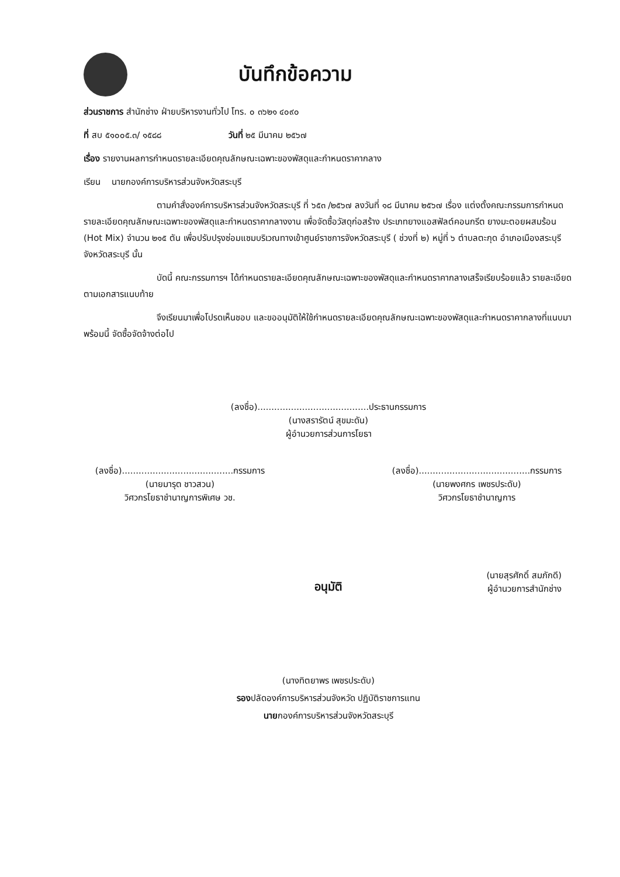บันทึกข้อความ
ส่วนราชการ สำนักช่าง ฝ่ายบริหารงานทั่วไป โทร. ๐ ๓๖๒๑ ๔๐๙๐
ที่ สบ ๕๑๐๐๕.๓/ ๑๕๘๘ วันที่ ๒๕ มีนาคม ๒๕๖๗
เรื่อง รายงานผลการกำหนดรายละเอียดคุณลักษณะเฉพาะของพัสดุและกำหนดราคากลาง
เรียน นายกองค์การบริหารส่วนจังหวัดสระบุรี
ตามคำสั่งองค์การบริหารส่วนจังหวัดสระบุรี ที่ ๖๕๓ /๒๕๖๗ ลงวันที่ ๑๘ มีนาคม ๒๕๖๗ เรื่อง แต่งตั้งคณะกรรมการกำหนดรายละเอียดคุณลักษณะเฉพาะของพัสดุและกำหนดราคากลางงาน เพื่อจัดซื้อวัสดุก่อสร้าง ประเภทยางแอสฟัลต์คอนกรีต ยางมะตอยผสมร้อน (Hot Mix) จำนวน ๒๑๕ ตัน เพื่อปรับปรุงซ่อมแซมบริเวณทางเข้าศูนย์ราชการจังหวัดสระบุรี ( ช่วงที่ ๒) หมู่ที่ ๖ ตำบลตะกุด อำเภอเมืองสระบุรี จังหวัดสระบุรี นั้น
บัดนี้ คณะกรรมการฯ ได้กำหนดรายละเอียดคุณลักษณะเฉพาะของพัสดุและกำหนดราคากลางเสร็จเรียบร้อยแล้ว รายละเอียดตามเอกสารแนบท้าย
จึงเรียนมาเพื่อโปรดเห็นชอบ และขออนุมัติให้ใช้กำหนดรายละเอียดคุณลักษณะเฉพาะของพัสดุและกำหนดราคากลางที่แนบมาพร้อมนี้ จัดซื้อจัดจ้างต่อไป
(ลงชื่อ)........................................ประธานกรรมการ
(นางสรารัตน์ สุขมะดัน)
ผู้อำนวยการส่วนการโยธา
(ลงชื่อ)........................................กรรมการ
(นายมารุต ชาวสวน)
วิศวกรโยธาชำนาญการพิเศษ วช.
(ลงชื่อ)........................................กรรมการ
(นายพงศกร เพชรประดับ)
วิศวกรโยธาชำนาญการ
(นายสุรศักดิ์ สมภักดี)
ผู้อำนวยการสำนักช่าง
อนุมัติ
(นางทิตยาพร เพชรประดับ)
รองปลัดองค์การบริหารส่วนจังหวัด ปฏิบัติราชการแทน
นายกองค์การบริหารส่วนจังหวัดสระบุรี